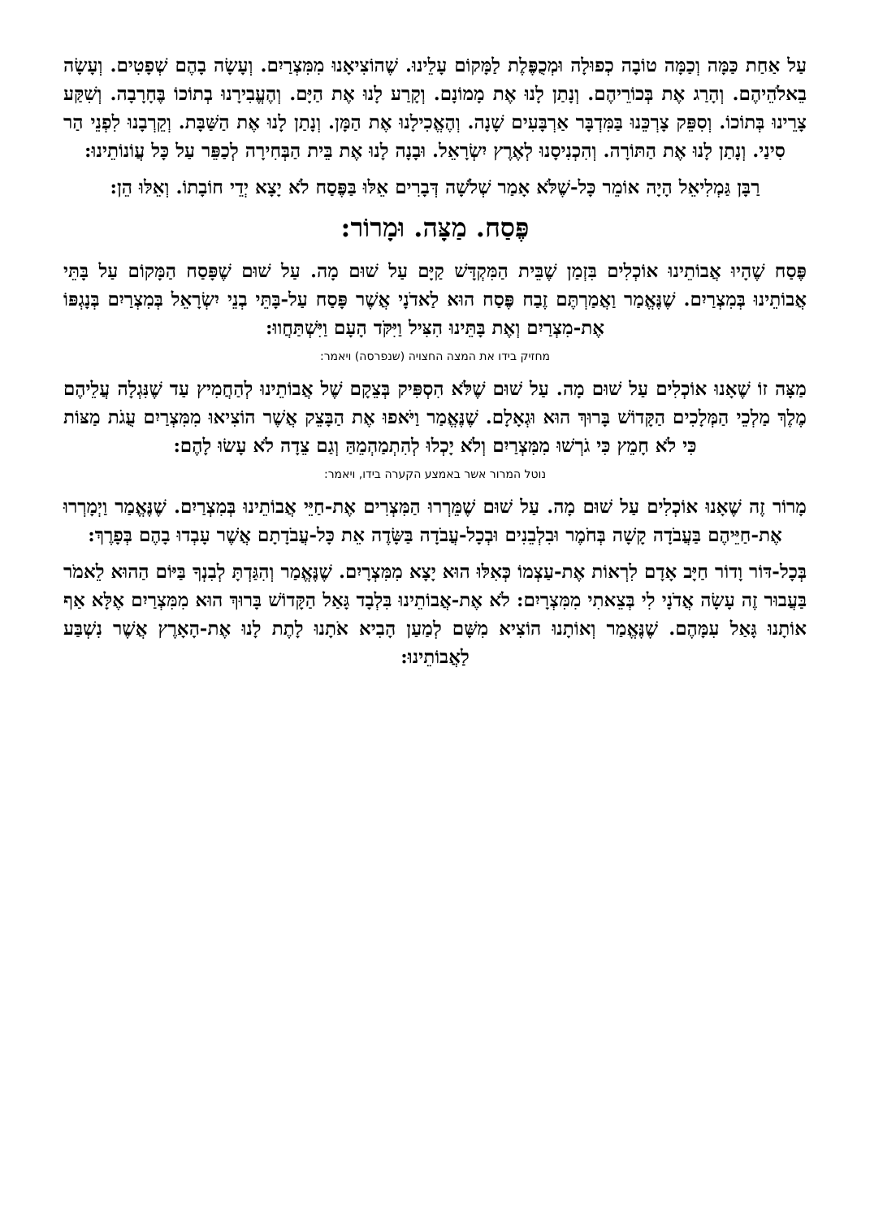עַל אַחַת כַּמָּה וְכַמָּה טוֹבָה כְפוּלָה וּמְכֻפֶּלֶת לַמָּקוֹם עָלֵינוּ. שֶׁהוֹצִיאָנוּ מִמִּצְרַיִם. וְעָשָׂה בָהֶם שְׁפָטִים. וְעָשָׂה בֵאלֹהֵיהֶם. וְהָרַג אֶת בְּכוֹרֵיהֶם. וְנָתַן לָנוּ אֶת מָמוֹנָם. וְקָרַע לָנוּ אֶת הַיָּם. וְהֶעֱבִירָנוּ בְתוֹכוֹ בֶּחָרָבָה. וְשִׁקַּע צָרֵינוּ בְּתוֹכוֹ. וְסִפֵּק צָרְכֵּנוּ בַּמִּדְבָּר אַרְבָּעִים שָׁנָה. וְהֶאֱכִילָנוּ אֶת הַמָּן. וְנָתַן לָנוּ אֶת הַשַּׁבָּת. וְקֵרְבָנוּ לִפְנֵי הַר סִינַי. וְנָתַן לָנוּ אֶת הַתּוֹרָה. וְהִכְנִיסָנוּ לְאֶרֶץ יִשְׂרָאֵל. וּבָנָה לָנוּ אֶת בֵּית הַבְּחִירָה לְכַפֵּר עַל כָּל עֲוֹנוֹתֵינוּ:
רַבָּן גַּמְלִיאֵל הָיָה אוֹמֵר כָּל-שֶׁלֹּא אָמַר שְׁלֹשָׁה דְּבָרִים אֵלּוּ בַּפֶּסַח לֹא יָצָא יְדֵי חוֹבָתוֹ. וְאֵלּוּ הֵן:
פֶּסַח. מַצָּה. וּמָרוֹר:
פֶּסַח שֶׁהָיוּ אֲבוֹתֵינוּ אוֹכְלִים בִּזְמַן שֶׁבֵּית הַמִּקְדָּשׁ קַיָּם עַל שׁוּם מָה. עַל שׁוּם שֶׁפָּסַח הַמָּקוֹם עַל בָּתֵּי אֲבוֹתֵינוּ בְּמִצְרַיִם. שֶׁנֶּאֱמַר וַאֲמַרְתֶּם זֶבַח פֶּסַח הוּא לַאדֹנָי אֲשֶׁר פָּסַח עַל-בָּתֵּי בְנֵי יִשְׂרָאֵל בְּמִצְרַיִם בְּנָגְפּוֹ אֶת-מִצְרַיִם וְאֶת בָּתֵּינוּ הִצִּיל וַיִּקֹּד הָעָם וַיִּשְׁתַּחֲווּ:
מחזיק בידו את המצה החצויה (שנפרסה) ויאמר:
מַצָּה זוֹ שֶׁאָנוּ אוֹכְלִים עַל שׁוּם מָה. עַל שׁוּם שֶׁלֹּא הִסְפִּיק בְּצֵקָם שֶׁל אֲבוֹתֵינוּ לְהַחֲמִיץ עַד שֶׁנִּגְלָה עֲלֵיהֶם מֶלֶךְ מַלְכֵי הַמְּלָכִים הַקָּדוֹשׁ בָּרוּךְ הוּא וּגְאָלָם. שֶׁנֶּאֱמַר וַיֹּאפוּ אֶת הַבָּצֵק אֲשֶׁר הוֹצִיאוּ מִמִּצְרַיִם עֻגֹת מַצּוֹת כִּי לֹא חָמֵץ כִּי גֹרְשׁוּ מִמִּצְרַיִם וְלֹא יָכְלוּ לְהִתְמַהְמֵהַּ וְגַם צֵדָה לֹא עָשׂוּ לָהֶם:
נוטל המרור אשר באמצע הקערה בידו, ויאמר:
מָרוֹר זֶה שֶׁאָנוּ אוֹכְלִים עַל שׁוּם מָה. עַל שׁוּם שֶׁמֵּרְרוּ הַמִּצְרִים אֶת-חַיֵּי אֲבוֹתֵינוּ בְּמִצְרַיִם. שֶׁנֶּאֱמַר וַיְמָרְרוּ אֶת-חַיֵּיהֶם בַּעֲבֹדָה קָשָׁה בְּחֹמֶר וּבִלְבֵנִים וּבְכָל-עֲבֹדָה בַּשָּׂדֶה אֵת כָּל-עֲבֹדָתָם אֲשֶׁר עָבְדוּ בָהֶם בְּפָרֶךְ:
בְּכָל-דּוֹר וָדוֹר חַיָּב אָדָם לִרְאוֹת אֶת-עַצְמוֹ כְּאִלּוּ הוּא יָצָא מִמִּצְרָיִם. שֶׁנֶּאֱמַר וְהִגַּדְתָּ לְבִנְךָ בַּיּוֹם הַהוּא לֵאמֹר בַּעֲבוּר זֶה עָשָׂה אֲדֹנָי לִי בְּצֵאתִי מִמִּצְרָיִם: לֹא אֶת-אֲבוֹתֵינוּ בִּלְבָד גָּאַל הַקָּדוֹשׁ בָּרוּךְ הוּא מִמִּצְרַיִם אֶלָּא אַף אוֹתָנוּ גָּאַל עִמָּהֶם. שֶׁנֶּאֱמַר וְאוֹתָנוּ הוֹצִיא מִשָּׁם לְמַעַן הָבִיא אֹתָנוּ לָתֶת לָנוּ אֶת-הָאָרֶץ אֲשֶׁר נִשְׁבַּע לַאֲבוֹתֵינוּ: